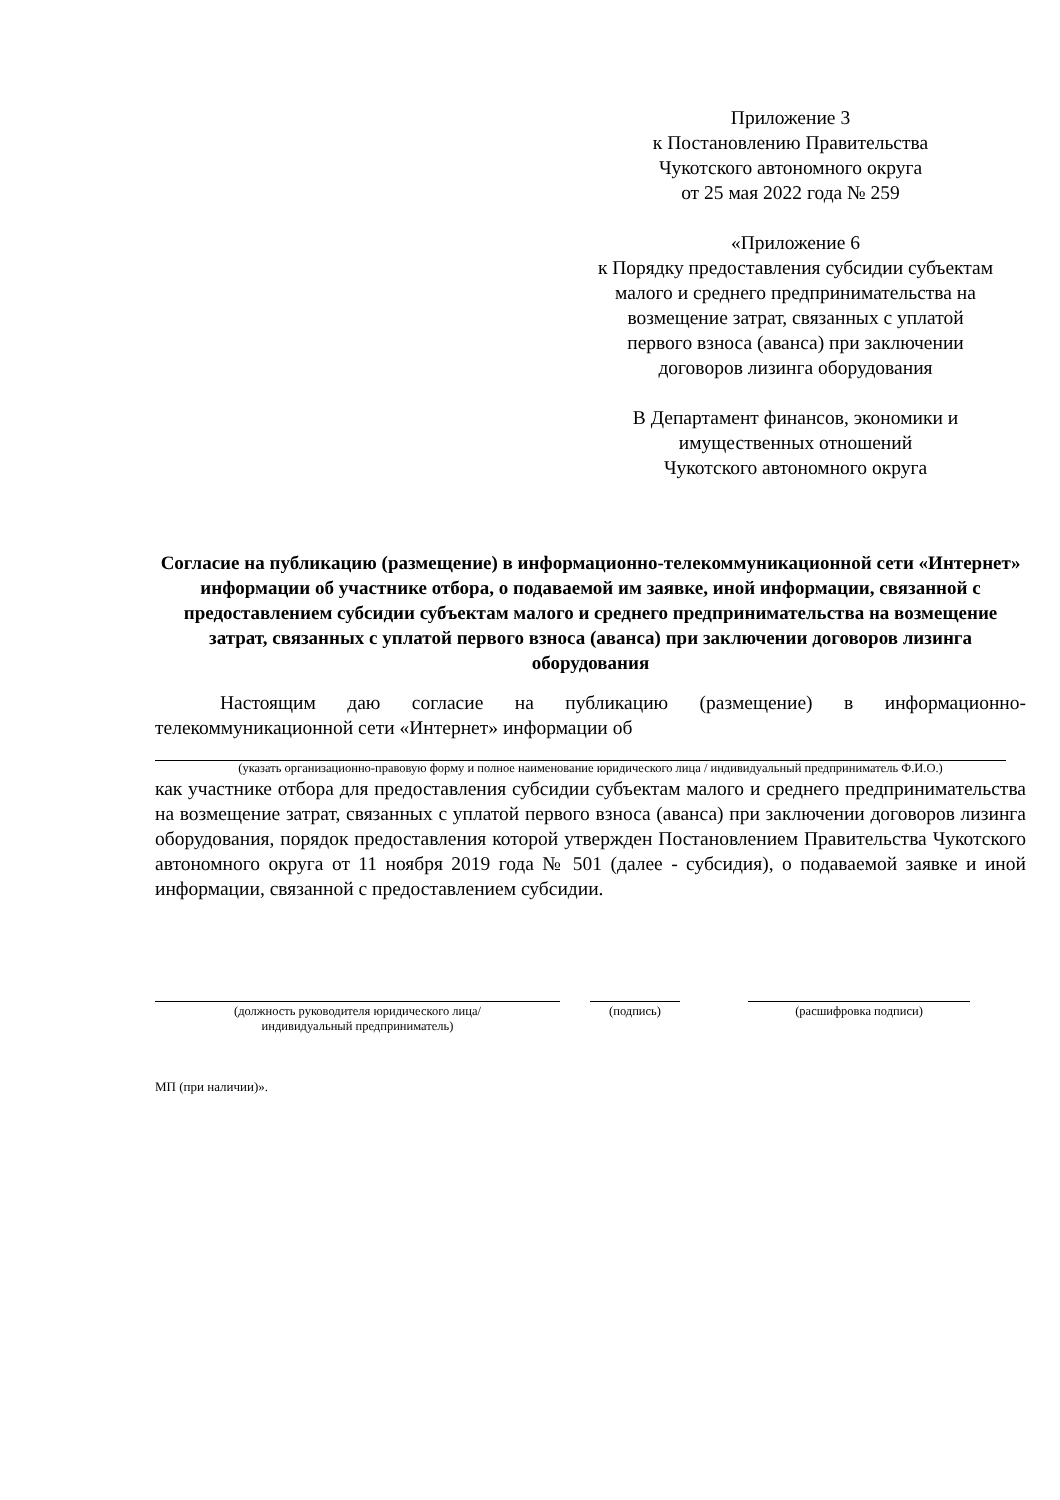Приложение 3
к Постановлению Правительства
Чукотского автономного округа
от 25 мая 2022 года № 259
«Приложение 6
к Порядку предоставления субсидии субъектам
малого и среднего предпринимательства на
возмещение затрат, связанных с уплатой
первого взноса (аванса) при заключении
договоров лизинга оборудования
В Департамент финансов, экономики и
имущественных отношений
Чукотского автономного округа
Согласие на публикацию (размещение) в информационно-телекоммуникационной сети «Интернет» информации об участнике отбора, о подаваемой им заявке, иной информации, связанной с предоставлением субсидии субъектам малого и среднего предпринимательства на возмещение затрат, связанных с уплатой первого взноса (аванса) при заключении договоров лизинга оборудования
Настоящим даю согласие на публикацию (размещение) в информационно-телекоммуникационной сети «Интернет» информации об
(указать организационно-правовую форму и полное наименование юридического лица / индивидуальный предприниматель Ф.И.О.)
как участнике отбора для предоставления субсидии субъектам малого и среднего предпринимательства на возмещение затрат, связанных с уплатой первого взноса (аванса) при заключении договоров лизинга оборудования, порядок предоставления которой утвержден Постановлением Правительства Чукотского автономного округа от 11 ноября 2019 года № 501 (далее - субсидия), о подаваемой заявке и иной информации, связанной с предоставлением субсидии.
(должность руководителя юридического лица/
индивидуальный предприниматель)
(подпись) (расшифровка подписи)
МП (при наличии)».